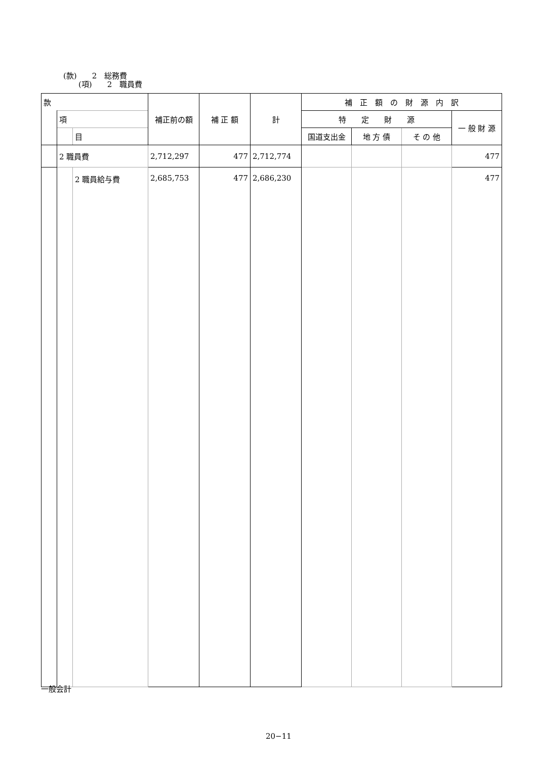(款)　　2　総務費
　　(項)　　2　職員費
| 款 | | | 補正前の額 | 補 正 額 | 計 | 補 正 額 の 財 源 内 訳 | | | |
| --- | --- | --- | --- | --- | --- | --- | --- | --- | --- |
| | 項 | | | | | 特 定 財 源 | | | 一 般 財 源 |
| | | 目 | | | | 国道支出金 | 地 方 債 | そ の 他 | |
| | 2 職員費 | | 2,712,297 | 477 | 2,712,774 | | | | 477 |
| | | 2 職員給与費 | 2,685,753 | 477 | 2,686,230 | | | | 477 |
一般会計
20−11